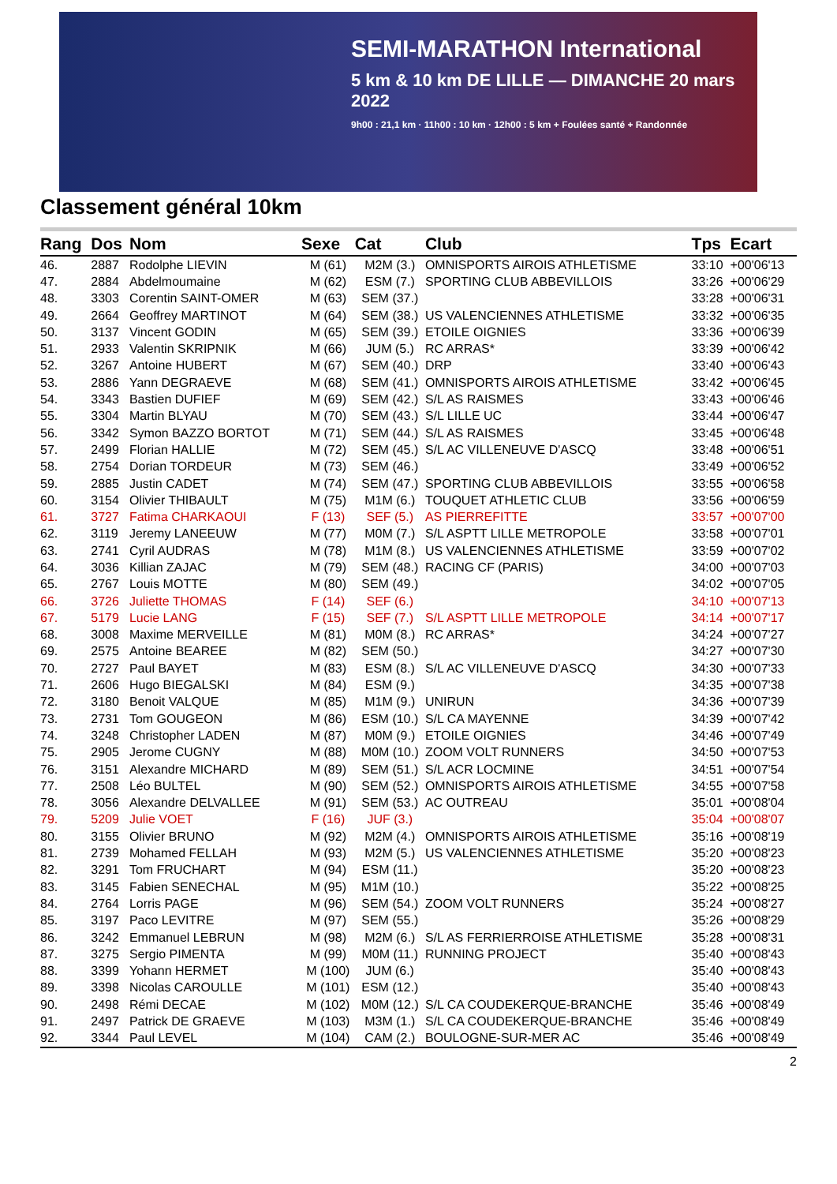SEMI-MARATHON International
5 km & 10 km DE LILLE — DIMANCHE 20 mars 2022
9h00 : 21,1 km · 11h00 : 10 km · 12h00 : 5 km + Foulées santé + Randonnée
Classement général 10km
| Rang | Dos | Nom | Sexe | Cat | Club | Tps | Ecart |
| --- | --- | --- | --- | --- | --- | --- | --- |
| 46. | 2887 | Rodolphe LIEVIN | M (61) | M2M (3.) | OMNISPORTS AIROIS ATHLETISME | 33:10 | +00'06'13 |
| 47. | 2884 | Abdelmoumaine | M (62) | ESM (7.) | SPORTING CLUB ABBEVILLOIS | 33:26 | +00'06'29 |
| 48. | 3303 | Corentin SAINT-OMER | M (63) | SEM (37.) | | 33:28 | +00'06'31 |
| 49. | 2664 | Geoffrey MARTINOT | M (64) | SEM (38.) | US VALENCIENNES ATHLETISME | 33:32 | +00'06'35 |
| 50. | 3137 | Vincent GODIN | M (65) | SEM (39.) | ETOILE OIGNIES | 33:36 | +00'06'39 |
| 51. | 2933 | Valentin SKRIPNIK | M (66) | JUM (5.) | RC ARRAS* | 33:39 | +00'06'42 |
| 52. | 3267 | Antoine HUBERT | M (67) | SEM (40.) | DRP | 33:40 | +00'06'43 |
| 53. | 2886 | Yann DEGRAEVE | M (68) | SEM (41.) | OMNISPORTS AIROIS ATHLETISME | 33:42 | +00'06'45 |
| 54. | 3343 | Bastien DUFIEF | M (69) | SEM (42.) | S/L AS RAISMES | 33:43 | +00'06'46 |
| 55. | 3304 | Martin BLYAU | M (70) | SEM (43.) | S/L LILLE UC | 33:44 | +00'06'47 |
| 56. | 3342 | Symon BAZZO BORTOT | M (71) | SEM (44.) | S/L AS RAISMES | 33:45 | +00'06'48 |
| 57. | 2499 | Florian HALLIE | M (72) | SEM (45.) | S/L AC VILLENEUVE D'ASCQ | 33:48 | +00'06'51 |
| 58. | 2754 | Dorian TORDEUR | M (73) | SEM (46.) | | 33:49 | +00'06'52 |
| 59. | 2885 | Justin CADET | M (74) | SEM (47.) | SPORTING CLUB ABBEVILLOIS | 33:55 | +00'06'58 |
| 60. | 3154 | Olivier THIBAULT | M (75) | M1M (6.) | TOUQUET ATHLETIC CLUB | 33:56 | +00'06'59 |
| 61. | 3727 | Fatima CHARKAOUI | F (13) | SEF (5.) | AS PIERREFITTE | 33:57 | +00'07'00 |
| 62. | 3119 | Jeremy LANEEUW | M (77) | M0M (7.) | S/L ASPTT LILLE METROPOLE | 33:58 | +00'07'01 |
| 63. | 2741 | Cyril AUDRAS | M (78) | M1M (8.) | US VALENCIENNES ATHLETISME | 33:59 | +00'07'02 |
| 64. | 3036 | Killian ZAJAC | M (79) | SEM (48.) | RACING CF (PARIS) | 34:00 | +00'07'03 |
| 65. | 2767 | Louis MOTTE | M (80) | SEM (49.) | | 34:02 | +00'07'05 |
| 66. | 3726 | Juliette THOMAS | F (14) | SEF (6.) | | 34:10 | +00'07'13 |
| 67. | 5179 | Lucie LANG | F (15) | SEF (7.) | S/L ASPTT LILLE METROPOLE | 34:14 | +00'07'17 |
| 68. | 3008 | Maxime MERVEILLE | M (81) | M0M (8.) | RC ARRAS* | 34:24 | +00'07'27 |
| 69. | 2575 | Antoine BEAREE | M (82) | SEM (50.) | | 34:27 | +00'07'30 |
| 70. | 2727 | Paul BAYET | M (83) | ESM (8.) | S/L AC VILLENEUVE D'ASCQ | 34:30 | +00'07'33 |
| 71. | 2606 | Hugo BIEGALSKI | M (84) | ESM (9.) | | 34:35 | +00'07'38 |
| 72. | 3180 | Benoit VALQUE | M (85) | M1M (9.) | UNIRUN | 34:36 | +00'07'39 |
| 73. | 2731 | Tom GOUGEON | M (86) | ESM (10.) | S/L CA MAYENNE | 34:39 | +00'07'42 |
| 74. | 3248 | Christopher LADEN | M (87) | M0M (9.) | ETOILE OIGNIES | 34:46 | +00'07'49 |
| 75. | 2905 | Jerome CUGNY | M (88) | M0M (10.) | ZOOM VOLT RUNNERS | 34:50 | +00'07'53 |
| 76. | 3151 | Alexandre MICHARD | M (89) | SEM (51.) | S/L ACR LOCMINE | 34:51 | +00'07'54 |
| 77. | 2508 | Léo BULTEL | M (90) | SEM (52.) | OMNISPORTS AIROIS ATHLETISME | 34:55 | +00'07'58 |
| 78. | 3056 | Alexandre DELVALLEE | M (91) | SEM (53.) | AC OUTREAU | 35:01 | +00'08'04 |
| 79. | 5209 | Julie VOET | F (16) | JUF (3.) | | 35:04 | +00'08'07 |
| 80. | 3155 | Olivier BRUNO | M (92) | M2M (4.) | OMNISPORTS AIROIS ATHLETISME | 35:16 | +00'08'19 |
| 81. | 2739 | Mohamed FELLAH | M (93) | M2M (5.) | US VALENCIENNES ATHLETISME | 35:20 | +00'08'23 |
| 82. | 3291 | Tom FRUCHART | M (94) | ESM (11.) | | 35:20 | +00'08'23 |
| 83. | 3145 | Fabien SENECHAL | M (95) | M1M (10.) | | 35:22 | +00'08'25 |
| 84. | 2764 | Lorris PAGE | M (96) | SEM (54.) | ZOOM VOLT RUNNERS | 35:24 | +00'08'27 |
| 85. | 3197 | Paco LEVITRE | M (97) | SEM (55.) | | 35:26 | +00'08'29 |
| 86. | 3242 | Emmanuel LEBRUN | M (98) | M2M (6.) | S/L AS FERRIERROISE ATHLETISME | 35:28 | +00'08'31 |
| 87. | 3275 | Sergio PIMENTA | M (99) | M0M (11.) | RUNNING PROJECT | 35:40 | +00'08'43 |
| 88. | 3399 | Yohann HERMET | M (100) | JUM (6.) | | 35:40 | +00'08'43 |
| 89. | 3398 | Nicolas CAROULLE | M (101) | ESM (12.) | | 35:40 | +00'08'43 |
| 90. | 2498 | Rémi DECAE | M (102) | M0M (12.) | S/L CA COUDEKERQUE-BRANCHE | 35:46 | +00'08'49 |
| 91. | 2497 | Patrick DE GRAEVE | M (103) | M3M (1.) | S/L CA COUDEKERQUE-BRANCHE | 35:46 | +00'08'49 |
| 92. | 3344 | Paul LEVEL | M (104) | CAM (2.) | BOULOGNE-SUR-MER AC | 35:46 | +00'08'49 |
2